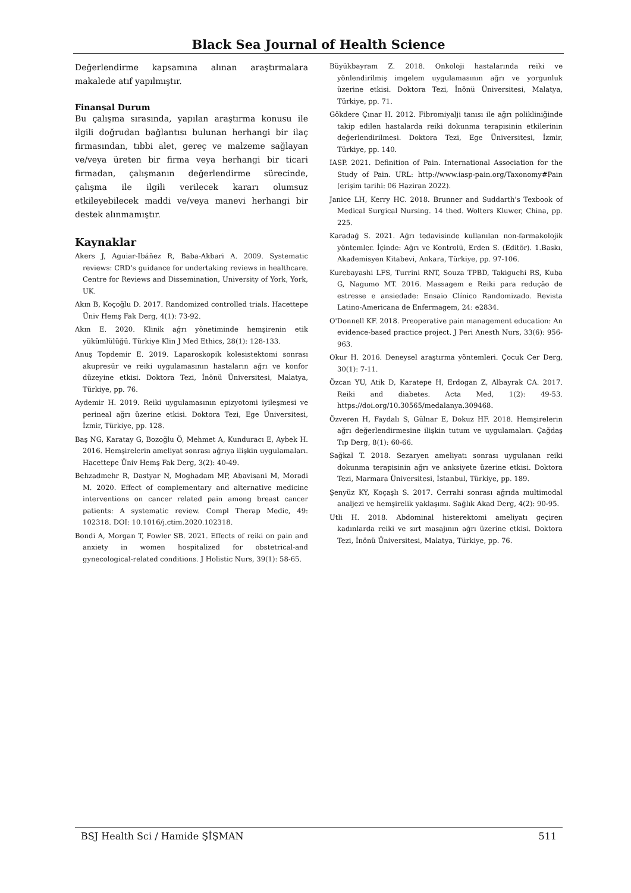Black Sea Journal of Health Science
Değerlendirme kapsamına alınan araştırmalara makalede atıf yapılmıştır.
Finansal Durum
Bu çalışma sırasında, yapılan araştırma konusu ile ilgili doğrudan bağlantısı bulunan herhangi bir ilaç firmasından, tıbbi alet, gereç ve malzeme sağlayan ve/veya üreten bir firma veya herhangi bir ticari firmadan, çalışmanın değerlendirme sürecinde, çalışma ile ilgili verilecek kararı olumsuz etkileyebilecek maddi ve/veya manevi herhangi bir destek alınmamıştır.
Kaynaklar
Akers J, Aguiar-Ibáñez R, Baba-Akbari A. 2009. Systematic reviews: CRD’s guidance for undertaking reviews in healthcare. Centre for Reviews and Dissemination, University of York, York, UK.
Akın B, Koçoğlu D. 2017. Randomized controlled trials. Hacettepe Üniv Hemş Fak Derg, 4(1): 73-92.
Akın E. 2020. Klinik ağrı yönetiminde hemşirenin etik yükümlülüğü. Türkiye Klin J Med Ethics, 28(1): 128-133.
Anuş Topdemir E. 2019. Laparoskopik kolesistektomi sonrası akupresür ve reiki uygulamasının hastaların ağrı ve konfor düzeyine etkisi. Doktora Tezi, İnönü Üniversitesi, Malatya, Türkiye, pp. 76.
Aydemir H. 2019. Reiki uygulamasının epizyotomi iyileşmesi ve perineal ağrı üzerine etkisi. Doktora Tezi, Ege Üniversitesi, İzmir, Türkiye, pp. 128.
Baş NG, Karatay G, Bozoğlu Ö, Mehmet A, Kunduracı E, Aybek H. 2016. Hemşirelerin ameliyat sonrası ağrıya ilişkin uygulamaları. Hacettepe Üniv Hemş Fak Derg, 3(2): 40-49.
Behzadmehr R, Dastyar N, Moghadam MP, Abavisani M, Moradi M. 2020. Effect of complementary and alternative medicine interventions on cancer related pain among breast cancer patients: A systematic review. Compl Therap Medic, 49: 102318. DOI: 10.1016/j.ctim.2020.102318.
Bondi A, Morgan T, Fowler SB. 2021. Effects of reiki on pain and anxiety in women hospitalized for obstetrical-and gynecological-related conditions. J Holistic Nurs, 39(1): 58-65.
Büyükbayram Z. 2018. Onkoloji hastalarında reiki ve yönlendirilmiş imgelem uygulamasının ağrı ve yorgunluk üzerine etkisi. Doktora Tezi, İnönü Üniversitesi, Malatya, Türkiye, pp. 71.
Gökdere Çınar H. 2012. Fibromiyalji tanısı ile ağrı polikliniğinde takip edilen hastalarda reiki dokunma terapisinin etkilerinin değerlendirilmesi. Doktora Tezi, Ege Üniversitesi, İzmir, Türkiye, pp. 140.
IASP. 2021. Definition of Pain. International Association for the Study of Pain. URL: http://www.iasp-pain.org/Taxonomy#Pain (erişim tarihi: 06 Haziran 2022).
Janice LH, Kerry HC. 2018. Brunner and Suddarth's Texbook of Medical Surgical Nursing. 14 thed. Wolters Kluwer, China, pp. 225.
Karadağ S. 2021. Ağrı tedavisinde kullanılan non-farmakolojik yöntemler. İçinde: Ağrı ve Kontrolü, Erden S. (Editör). 1.Baskı, Akademisyen Kitabevi, Ankara, Türkiye, pp. 97-106.
Kurebayashi LFS, Turrini RNT, Souza TPBD, Takiguchi RS, Kuba G, Nagumo MT. 2016. Massagem e Reiki para redução de estresse e ansiedade: Ensaio Clínico Randomizado. Revista Latino-Americana de Enfermagem, 24: e2834.
O'Donnell KF. 2018. Preoperative pain management education: An evidence-based practice project. J Peri Anesth Nurs, 33(6): 956-963.
Okur H. 2016. Deneysel araştırma yöntemleri. Çocuk Cer Derg, 30(1): 7-11.
Özcan YU, Atik D, Karatepe H, Erdogan Z, Albayrak CA. 2017. Reiki and diabetes. Acta Med, 1(2): 49-53. https://doi.org/10.30565/medalanya.309468.
Özveren H, Faydalı S, Gülnar E, Dokuz HF. 2018. Hemşirelerin ağrı değerlendirmesine ilişkin tutum ve uygulamaları. Çağdaş Tıp Derg, 8(1): 60-66.
Sağkal T. 2018. Sezaryen ameliyatı sonrası uygulanan reiki dokunma terapisinin ağrı ve anksiyete üzerine etkisi. Doktora Tezi, Marmara Üniversitesi, İstanbul, Türkiye, pp. 189.
Şenyüz KY, Koçaşlı S. 2017. Cerrahi sonrası ağrıda multimodal analjezi ve hemşirelik yaklaşımı. Sağlık Akad Derg, 4(2): 90-95.
Utli H. 2018. Abdominal histerektomi ameliyatı geçiren kadınlarda reiki ve sırt masajının ağrı üzerine etkisi. Doktora Tezi, İnönü Üniversitesi, Malatya, Türkiye, pp. 76.
BSJ Health Sci / Hamide ŞİŞMAN 511